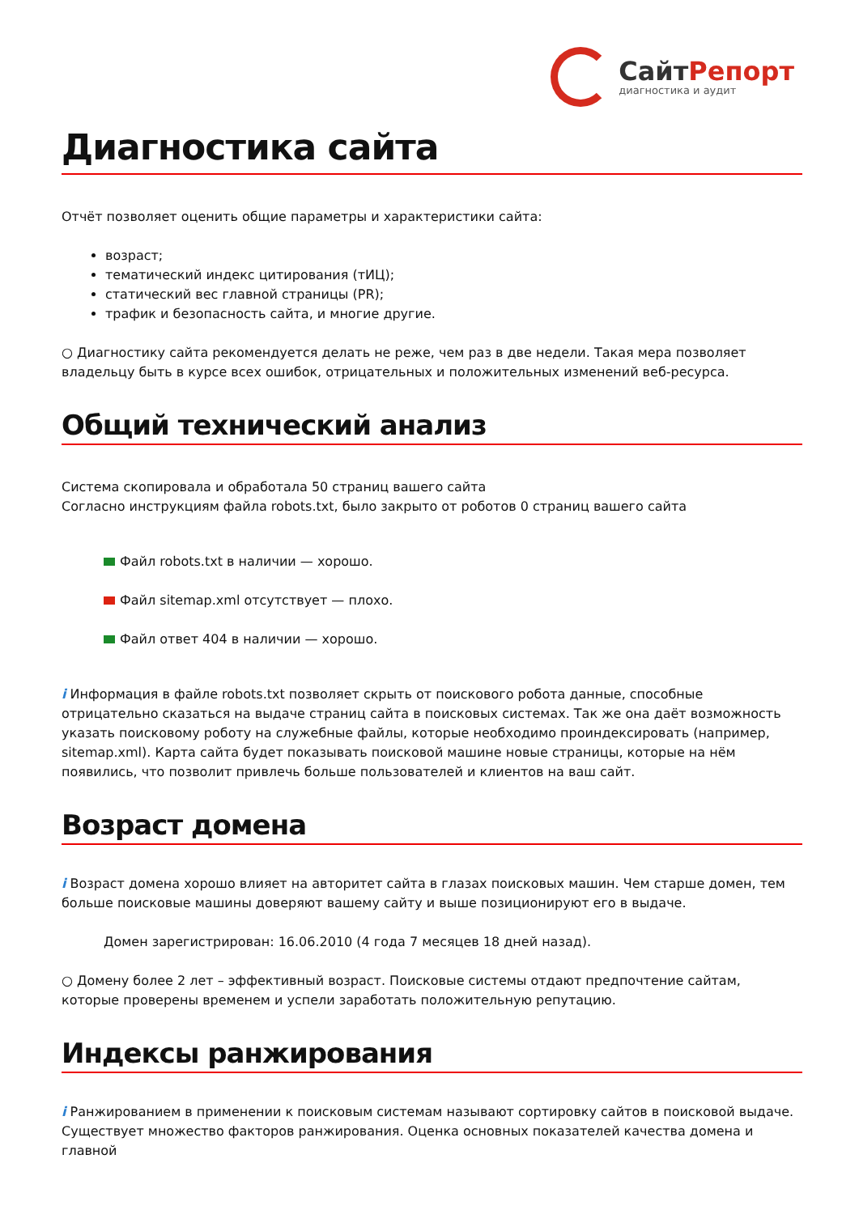СайтРепорт
диагностика и аудит
Диагностика сайта
Отчёт позволяет оценить общие параметры и характеристики сайта:
возраст;
тематический индекс цитирования (тИЦ);
статический вес главной страницы (PR);
трафик и безопасность сайта, и многие другие.
○ Диагностику сайта рекомендуется делать не реже, чем раз в две недели. Такая мера позволяет владельцу быть в курсе всех ошибок, отрицательных и положительных изменений веб-ресурса.
Общий технический анализ
Система скопировала и обработала 50 страниц вашего сайта
Согласно инструкциям файла robots.txt, было закрыто от роботов 0 страниц вашего сайта
Файл robots.txt в наличии — хорошо.
Файл sitemap.xml отсутствует — плохо.
Файл ответ 404 в наличии — хорошо.
i Информация в файле robots.txt позволяет скрыть от поискового робота данные, способные отрицательно сказаться на выдаче страниц сайта в поисковых системах. Так же она даёт возможность указать поисковому роботу на служебные файлы, которые необходимо проиндексировать (например, sitemap.xml). Карта сайта будет показывать поисковой машине новые страницы, которые на нём появились, что позволит привлечь больше пользователей и клиентов на ваш сайт.
Возраст домена
i Возраст домена хорошо влияет на авторитет сайта в глазах поисковых машин. Чем старше домен, тем больше поисковые машины доверяют вашему сайту и выше позиционируют его в выдаче.
Домен зарегистрирован: 16.06.2010 (4 года 7 месяцев 18 дней назад).
○ Домену более 2 лет – эффективный возраст. Поисковые системы отдают предпочтение сайтам, которые проверены временем и успели заработать положительную репутацию.
Индексы ранжирования
i Ранжированием в применении к поисковым системам называют сортировку сайтов в поисковой выдаче. Существует множество факторов ранжирования. Оценка основных показателей качества домена и главной